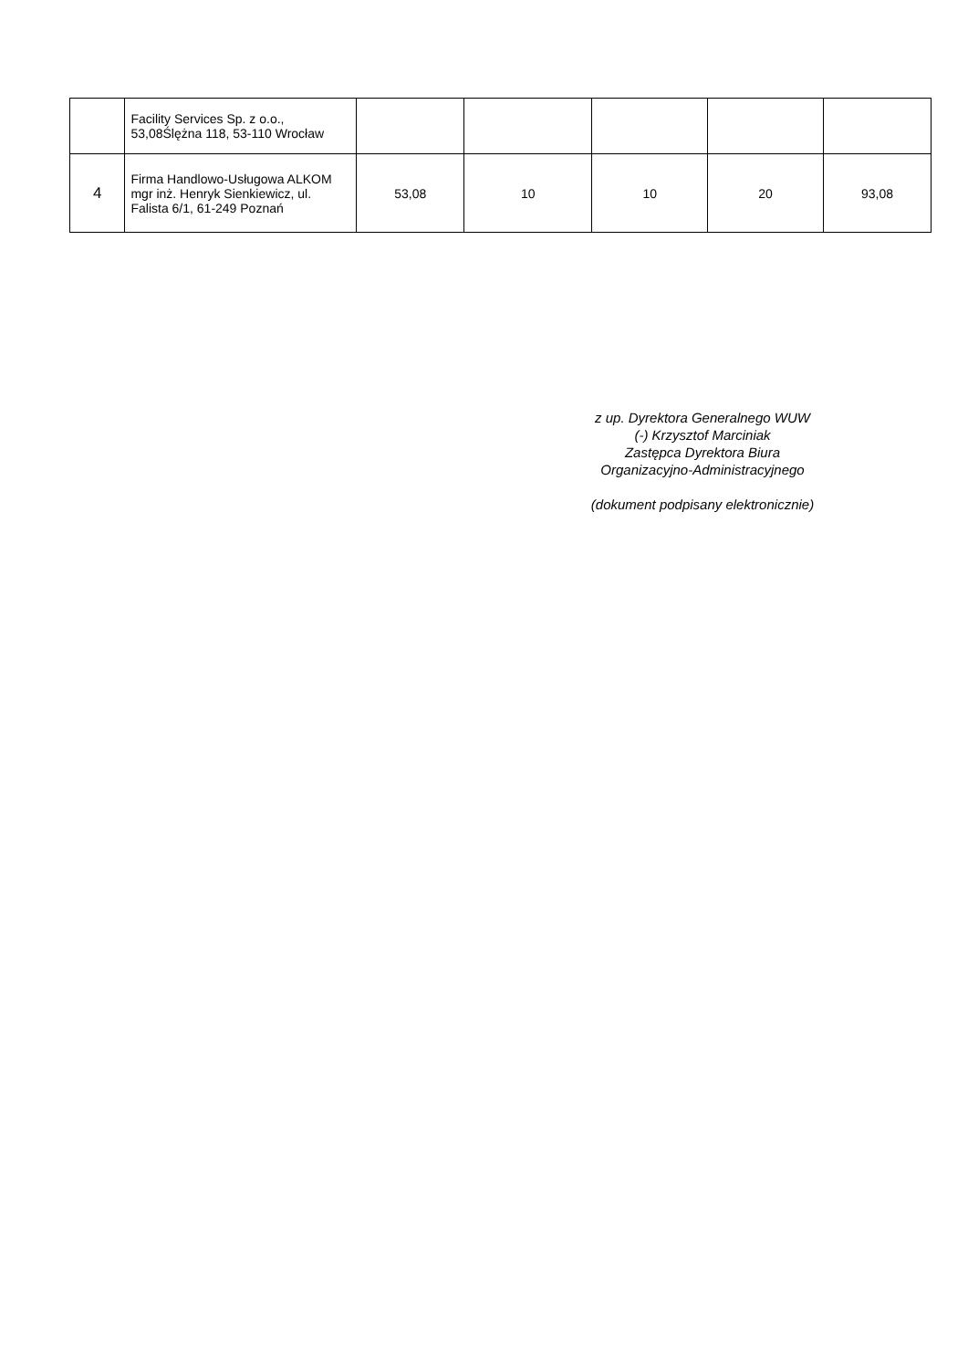| | Facility Services Sp. z o.o., 53,08Ślężna 118, 53-110 Wrocław | | | | | |
| 4 | Firma Handlowo-Usługowa ALKOM mgr inż. Henryk Sienkiewicz, ul. Falista 6/1, 61-249 Poznań | 53,08 | 10 | 10 | 20 | 93,08 |
z up. Dyrektora Generalnego WUW
(-) Krzysztof Marciniak
Zastępca Dyrektora Biura
Organizacyjno-Administracyjnego
(dokument podpisany elektronicznie)